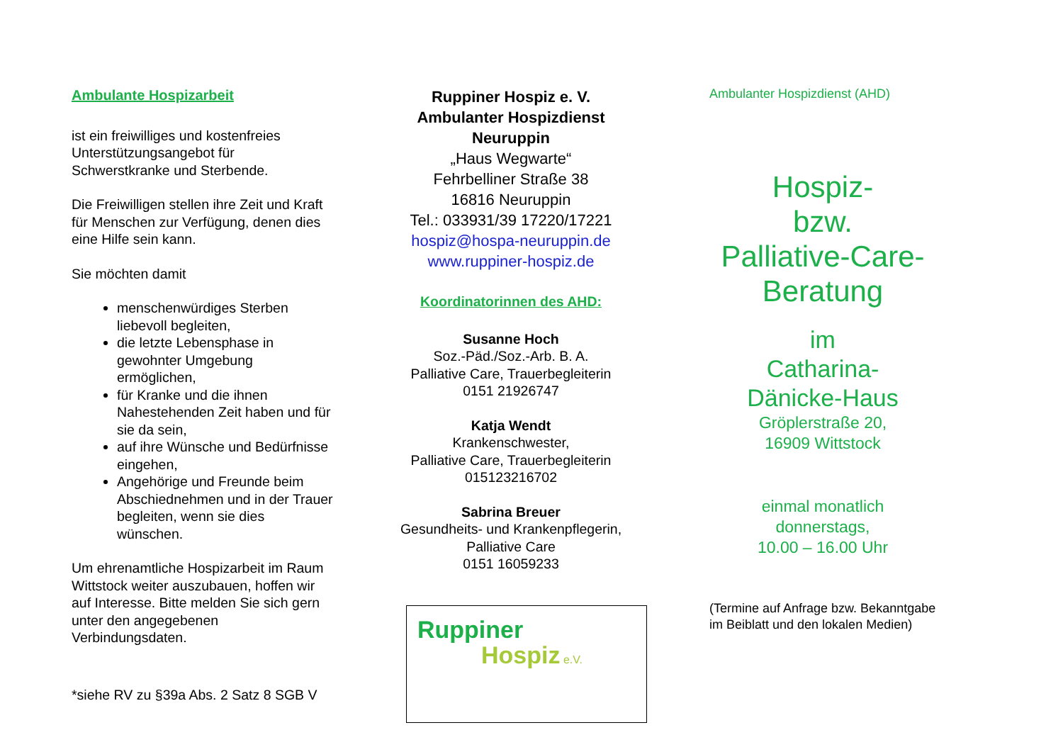Ambulante Hospizarbeit
ist ein freiwilliges und kostenfreies Unterstützungsangebot für Schwerstkranke und Sterbende.
Die Freiwilligen stellen ihre Zeit und Kraft für Menschen zur Verfügung, denen dies eine Hilfe sein kann.
Sie möchten damit
menschenwürdiges Sterben liebevoll begleiten,
die letzte Lebensphase in gewohnter Umgebung ermöglichen,
für Kranke und die ihnen Nahestehenden Zeit haben und für sie da sein,
auf ihre Wünsche und Bedürfnisse eingehen,
Angehörige und Freunde beim Abschiednehmen und in der Trauer begleiten, wenn sie dies wünschen.
Um ehrenamtliche Hospizarbeit im Raum Wittstock weiter auszubauen, hoffen wir auf Interesse. Bitte melden Sie sich gern unter den angegebenen Verbindungsdaten.
*siehe RV zu §39a Abs. 2 Satz 8 SGB V
Ruppiner Hospiz e. V.
Ambulanter Hospizdienst
Neuruppin
„Haus Wegwarte“
Fehrbelliner Straße 38
16816 Neuruppin
Tel.: 033931/39 17220/17221
hospiz@hospa-neuruppin.de
www.ruppiner-hospiz.de
Koordinatorinnen des AHD:
Susanne Hoch
Soz.-Päd./Soz.-Arb. B. A.
Palliative Care, Trauerbegleiterin
0151 21926747
Katja Wendt
Krankenschwester,
Palliative Care, Trauerbegleiterin
015123216702
Sabrina Breuer
Gesundheits- und Krankenpflegerin,
Palliative Care
0151 16059233
Ruppiner
Hospiz e.V.
Ambulanter Hospizdienst (AHD)
Hospiz-
bzw.
Palliative-Care-
Beratung
im
Catharina-
Dänicke-Haus
Gröplerstraße 20,
16909 Wittstock
einmal monatlich
donnerstags,
10.00 – 16.00 Uhr
(Termine auf Anfrage bzw. Bekanntgabe im Beiblatt und den lokalen Medien)